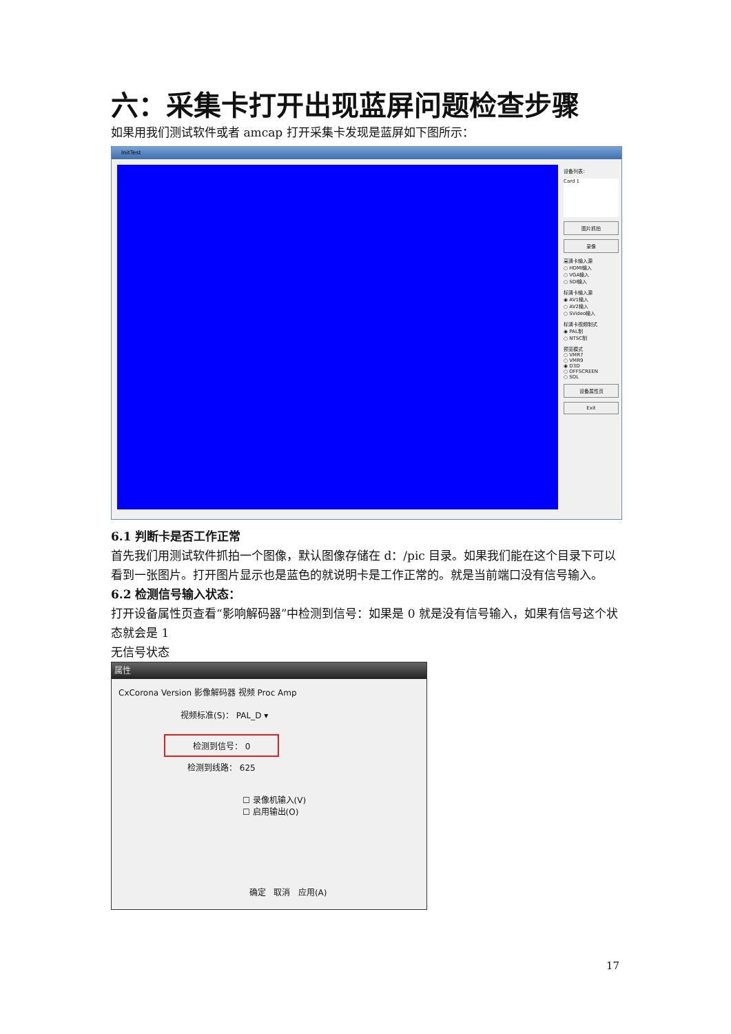六：采集卡打开出现蓝屏问题检查步骤
如果用我们测试软件或者 amcap 打开采集卡发现是蓝屏如下图所示：
InitTest
设备列表：
Card 1
图片抓拍
录像
高清卡输入源
○ HDMI输入
○ VGA输入
○ SDI输入
标清卡输入源
◉ AV1输入
○ AV2输入
○ SVideo输入
标清卡视频制式
◉ PAL制
○ NTSC制
预览模式
○ VMR7
○ VMR9
◉ D3D
○ OFFSCREEN
○ SDL
设备属性页
Exit
6.1 判断卡是否工作正常
首先我们用测试软件抓拍一个图像，默认图像存储在 d：/pic 目录。如果我们能在这个目录下可以看到一张图片。打开图片显示也是蓝色的就说明卡是工作正常的。就是当前端口没有信号输入。
6.2 检测信号输入状态：
打开设备属性页查看“影响解码器”中检测到信号：如果是 0 就是没有信号输入，如果有信号这个状态就会是 1
无信号状态
属性
CxCorona Version 影像解码器 视频 Proc Amp
视频标准(S)： PAL_D ▾
检测到信号： 0
检测到线路： 625
☐ 录像机输入(V)
☐ 启用输出(O)
确定 取消 应用(A)
17